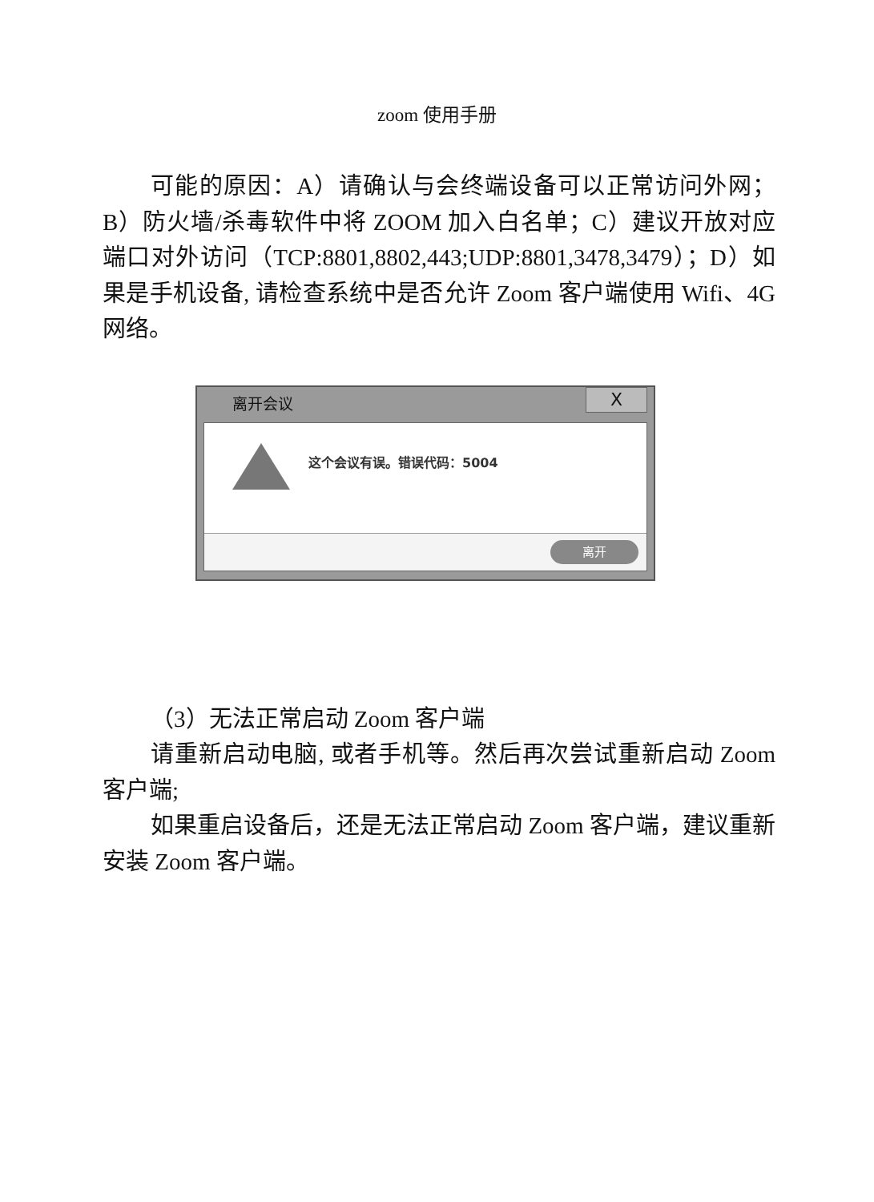zoom 使用手册
可能的原因：A）请确认与会终端设备可以正常访问外网；B）防火墙/杀毒软件中将 ZOOM 加入白名单；C）建议开放对应端口对外访问（TCP:8801,8802,443;UDP:8801,3478,3479）；D）如果是手机设备, 请检查系统中是否允许 Zoom 客户端使用 Wifi、4G 网络。
离开会议
X
这个会议有误。错误代码：5004
离开
（3）无法正常启动 Zoom 客户端
请重新启动电脑, 或者手机等。然后再次尝试重新启动 Zoom 客户端;
如果重启设备后，还是无法正常启动 Zoom 客户端，建议重新安装 Zoom 客户端。